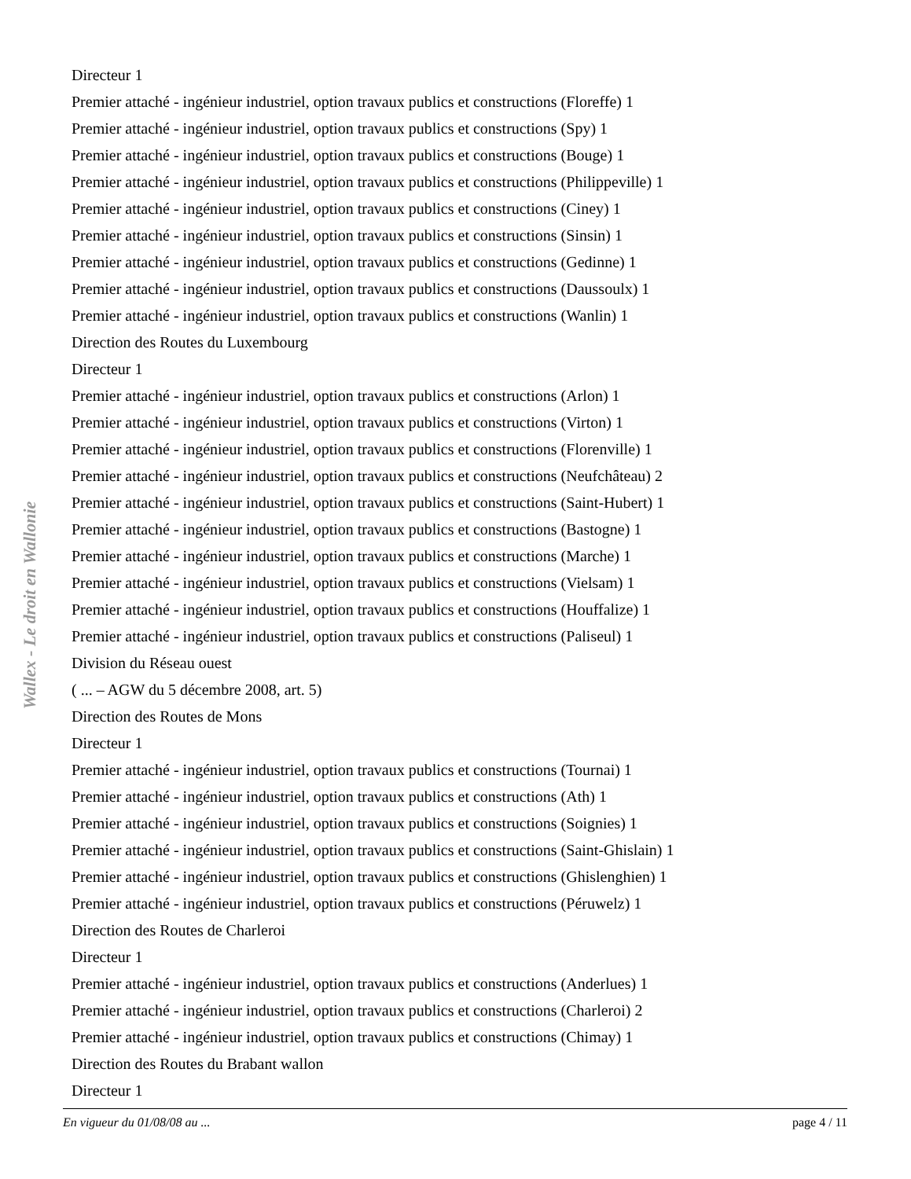Wallex - Le droit en Wallonie
Directeur 1
Premier attaché - ingénieur industriel, option travaux publics et constructions (Floreffe) 1
Premier attaché - ingénieur industriel, option travaux publics et constructions (Spy) 1
Premier attaché - ingénieur industriel, option travaux publics et constructions (Bouge) 1
Premier attaché - ingénieur industriel, option travaux publics et constructions (Philippeville) 1
Premier attaché - ingénieur industriel, option travaux publics et constructions (Ciney) 1
Premier attaché - ingénieur industriel, option travaux publics et constructions (Sinsin) 1
Premier attaché - ingénieur industriel, option travaux publics et constructions (Gedinne) 1
Premier attaché - ingénieur industriel, option travaux publics et constructions (Daussoulx) 1
Premier attaché - ingénieur industriel, option travaux publics et constructions (Wanlin) 1
Direction des Routes du Luxembourg
Directeur 1
Premier attaché - ingénieur industriel, option travaux publics et constructions (Arlon) 1
Premier attaché - ingénieur industriel, option travaux publics et constructions (Virton) 1
Premier attaché - ingénieur industriel, option travaux publics et constructions (Florenville) 1
Premier attaché - ingénieur industriel, option travaux publics et constructions (Neufchâteau) 2
Premier attaché - ingénieur industriel, option travaux publics et constructions (Saint-Hubert) 1
Premier attaché - ingénieur industriel, option travaux publics et constructions (Bastogne) 1
Premier attaché - ingénieur industriel, option travaux publics et constructions (Marche) 1
Premier attaché - ingénieur industriel, option travaux publics et constructions (Vielsam) 1
Premier attaché - ingénieur industriel, option travaux publics et constructions (Houffalize) 1
Premier attaché - ingénieur industriel, option travaux publics et constructions (Paliseul) 1
Division du Réseau ouest
( ... – AGW du 5 décembre 2008, art. 5)
Direction des Routes de Mons
Directeur 1
Premier attaché - ingénieur industriel, option travaux publics et constructions (Tournai) 1
Premier attaché - ingénieur industriel, option travaux publics et constructions (Ath) 1
Premier attaché - ingénieur industriel, option travaux publics et constructions (Soignies) 1
Premier attaché - ingénieur industriel, option travaux publics et constructions (Saint-Ghislain) 1
Premier attaché - ingénieur industriel, option travaux publics et constructions (Ghislenghien) 1
Premier attaché - ingénieur industriel, option travaux publics et constructions (Péruwelz) 1
Direction des Routes de Charleroi
Directeur 1
Premier attaché - ingénieur industriel, option travaux publics et constructions (Anderlues) 1
Premier attaché - ingénieur industriel, option travaux publics et constructions (Charleroi) 2
Premier attaché - ingénieur industriel, option travaux publics et constructions (Chimay) 1
Direction des Routes du Brabant wallon
Directeur 1
En vigueur du 01/08/08 au ... page 4 / 11